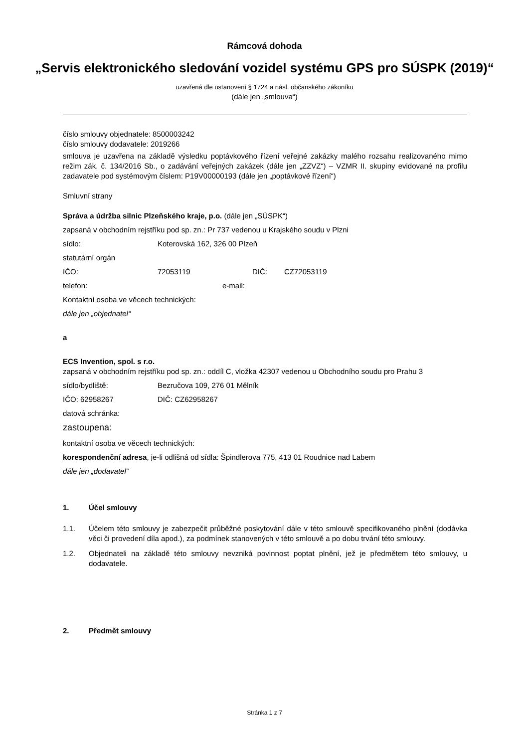Rámcová dohoda
„Servis elektronického sledování vozidel systému GPS pro SÚSPK (2019)“
uzavřená dle ustanovení § 1724 a násl. občanského zákoníku
(dále jen „smlouva“)
číslo smlouvy objednatele: 8500003242
číslo smlouvy dodavatele: 2019266
smlouva je uzavřena na základě výsledku poptávkového řízení veřejné zakázky malého rozsahu realizovaného mimo režim zák. č. 134/2016 Sb., o zadávání veřejných zakázek (dále jen „ZZVZ“) – VZMR II. skupiny evidované na profilu zadavatele pod systémovým číslem: P19V00000193 (dále jen „poptávkové řízení“)
Smluvní strany
Správa a údržba silnic Plzeňského kraje, p.o. (dále jen „SÚSPK“)
zapsaná v obchodním rejstříku pod sp. zn.: Pr 737 vedenou u Krajského soudu v Plzni
sídlo: Koterovská 162, 326 00 Plzeň
statutární orgán
IČO: 72053119 DIČ: CZ72053119
telefon: e-mail:
Kontaktní osoba ve věcech technických:
dále jen „objednatel“
a
ECS Invention, spol. s r.o.
zapsaná v obchodním rejstříku pod sp. zn.: oddíl C, vložka 42307 vedenou u Obchodního soudu pro Prahu 3
sídlo/bydliště: Bezručova 109, 276 01 Mělník
IČO: 62958267 DIČ: CZ62958267
datová schránka:
zastoupena:
kontaktní osoba ve věcech technických:
korespondenční adresa, je-li odlišná od sídla: Špindlerova 775, 413 01 Roudnice nad Labem
dále jen „dodavatel“
1. Účel smlouvy
1.1. Účelem této smlouvy je zabezpečit průběžné poskytování dále v této smlouvě specifikovaného plnění (dodávka věci či provedení díla apod.), za podmínek stanovených v této smlouvě a po dobu trvání této smlouvy.
1.2. Objednateli na základě této smlouvy nevzniká povinnost poptat plnění, jež je předmětem této smlouvy, u dodavatele.
2. Předmět smlouvy
Stránka 1 z 7